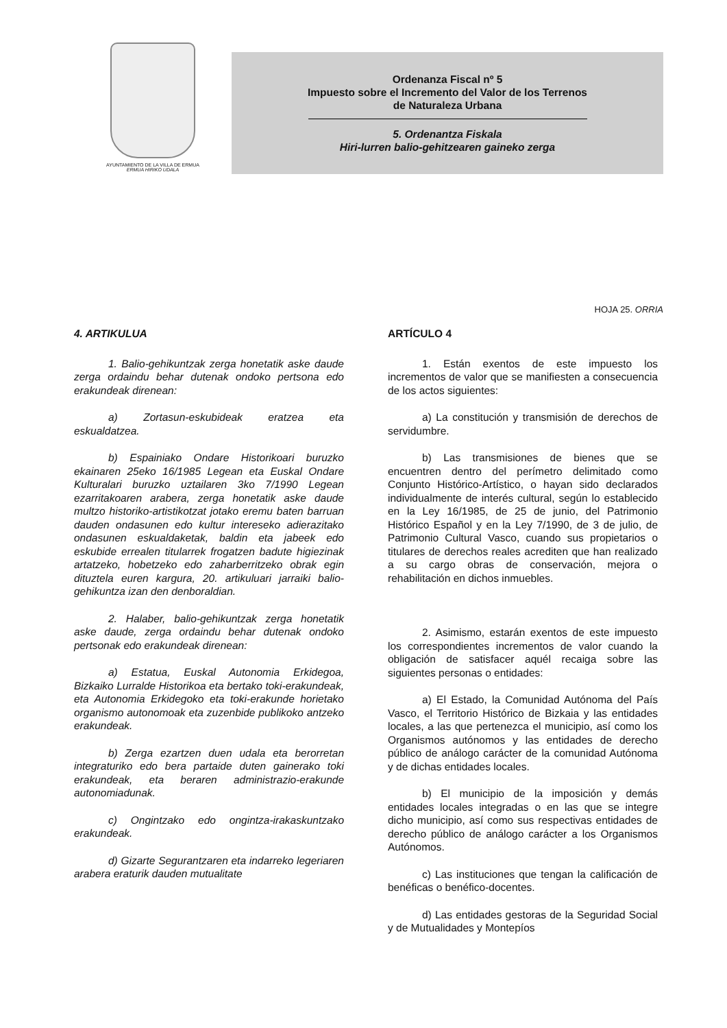AYUNTAMIENTO DE LA VILLA DE ERMUA
ERMUA HIRIKO UDALA
Ordenanza Fiscal nº 5
Impuesto sobre el Incremento del Valor de los Terrenos
de Naturaleza Urbana
5. Ordenantza Fiskala
Hiri-lurren balio-gehitzearen gaineko zerga
HOJA 25. ORRIA
4. ARTIKULUA
1. Balio-gehikuntzak zerga honetatik aske daude zerga ordaindu behar dutenak ondoko pertsona edo erakundeak direnean:
a) Zortasun-eskubideak eratzea eta eskualdatzea.
b) Espainiako Ondare Historikoari buruzko ekainaren 25eko 16/1985 Legean eta Euskal Ondare Kulturalari buruzko uztailaren 3ko 7/1990 Legean ezarritakoaren arabera, zerga honetatik aske daude multzo historiko-artistikotzat jotako eremu baten barruan dauden ondasunen edo kultur intereseko adierazitako ondasunen eskualdaketak, baldin eta jabeek edo eskubide errealen titularrek frogatzen badute higiezinak artatzeko, hobetzeko edo zaharberritzeko obrak egin dituztela euren kargura, 20. artikuluari jarraiki balio-gehikuntza izan den denboraldian.
2. Halaber, balio-gehikuntzak zerga honetatik aske daude, zerga ordaindu behar dutenak ondoko pertsonak edo erakundeak direnean:
a) Estatua, Euskal Autonomia Erkidegoa, Bizkaiko Lurralde Historikoa eta bertako toki-erakundeak, eta Autonomia Erkidegoko eta toki-erakunde horietako organismo autonomoak eta zuzenbide publikoko antzeko erakundeak.
b) Zerga ezartzen duen udala eta berorretan integraturiko edo bera partaide duten gainerako toki erakundeak, eta beraren administrazio-erakunde autonomiadunak.
c) Ongintzako edo ongintza-irakaskuntzako erakundeak.
d) Gizarte Segurantzaren eta indarreko legeriaren arabera eraturik dauden mutualitate
ARTÍCULO 4
1. Están exentos de este impuesto los incrementos de valor que se manifiesten a consecuencia de los actos siguientes:
a) La constitución y transmisión de derechos de servidumbre.
b) Las transmisiones de bienes que se encuentren dentro del perímetro delimitado como Conjunto Histórico-Artístico, o hayan sido declarados individualmente de interés cultural, según lo establecido en la Ley 16/1985, de 25 de junio, del Patrimonio Histórico Español y en la Ley 7/1990, de 3 de julio, de Patrimonio Cultural Vasco, cuando sus propietarios o titulares de derechos reales acrediten que han realizado a su cargo obras de conservación, mejora o rehabilitación en dichos inmuebles.
2. Asimismo, estarán exentos de este impuesto los correspondientes incrementos de valor cuando la obligación de satisfacer aquél recaiga sobre las siguientes personas o entidades:
a) El Estado, la Comunidad Autónoma del País Vasco, el Territorio Histórico de Bizkaia y las entidades locales, a las que pertenezca el municipio, así como los Organismos autónomos y las entidades de derecho público de análogo carácter de la comunidad Autónoma y de dichas entidades locales.
b) El municipio de la imposición y demás entidades locales integradas o en las que se integre dicho municipio, así como sus respectivas entidades de derecho público de análogo carácter a los Organismos Autónomos.
c) Las instituciones que tengan la calificación de benéficas o benéfico-docentes.
d) Las entidades gestoras de la Seguridad Social y de Mutualidades y Montepíos